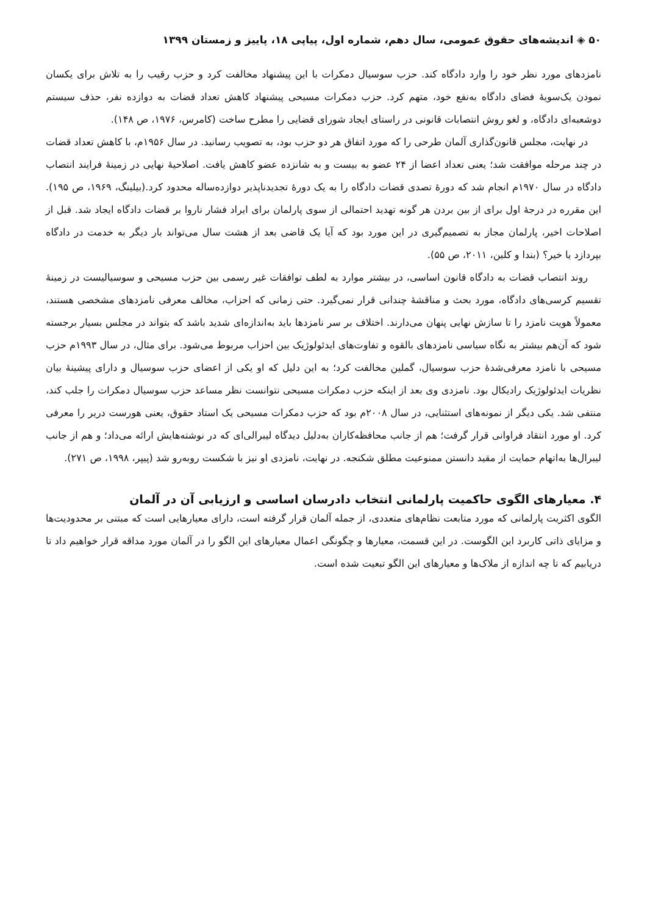۵۰ ◈ اندیشه‌های حقوق عمومی، سال دهم، شماره اول، پیاپی ۱۸، پاییز و زمستان ۱۳۹۹
نامزدهای مورد نظر خود را وارد دادگاه کند. حزب سوسیال دمکرات با این پیشنهاد مخالفت کرد و حزب رقیب را به تلاش برای یکسان نمودن یک‌سویهٔ فضای دادگاه به‌نفع خود، متهم کرد. حزب دمکرات مسیحی پیشنهاد کاهش تعداد قضات به دوازده نفر، حذف سیستم دوشعبه‌ای دادگاه، و لغو روش انتصابات قانونی در راستای ایجاد شورای قضایی را مطرح ساخت (کامرس، ۱۹۷۶، ص ۱۴۸).
در نهایت، مجلس قانون‌گذاری آلمان طرحی را که مورد اتفاق هر دو حزب بود، به تصویب رسانید. در سال ۱۹۵۶م، با کاهش تعداد قضات در چند مرحله موافقت شد؛ یعنی تعداد اعضا از ۲۴ عضو به بیست و به شانزده عضو کاهش یافت. اصلاحیهٔ نهایی در زمینهٔ فرایند انتصاب دادگاه در سال ۱۹۷۰م انجام شد که دورهٔ تصدی قضات دادگاه را به یک دورهٔ تجدیدناپذیر دوازده‌ساله محدود کرد.(بیلینگ، ۱۹۶۹، ص ۱۹۵). این مقرره در درجهٔ اول برای از بین بردن هر گونه تهدید احتمالی از سوی پارلمان برای ایراد فشار ناروا بر قضات دادگاه ایجاد شد. قبل از اصلاحات اخیر، پارلمان مجاز به تصمیم‌گیری در این مورد بود که آیا یک قاضی بعد از هشت سال می‌تواند بار دیگر به خدمت در دادگاه بپردازد یا خیر؟ (بندا و کلین، ۲۰۱۱، ص ۵۵).
روند انتصاب قضات به دادگاه قانون اساسی، در بیشتر موارد به لطف توافقات غیر رسمی بین حزب مسیحی و سوسیالیست در زمینهٔ تقسیم کرسی‌های دادگاه، مورد بحث و مناقشهٔ چندانی قرار نمی‌گیرد. حتی زمانی که احزاب، مخالف معرفی نامزدهای مشخصی هستند، معمولاً هویت نامزد را تا سازش نهایی پنهان می‌دارند. اختلاف بر سر نامزدها باید به‌اندازه‌ای شدید باشد که بتواند در مجلس بسیار برجسته شود که آن‌هم بیشتر به نگاه سیاسی نامزدهای بالقوه و تفاوت‌های ایدئولوژیک بین احزاب مربوط می‌شود. برای مثال، در سال ۱۹۹۳م حزب مسیحی با نامزد معرفی‌شدهٔ حزب سوسیال، گملین مخالفت کرد؛ به این دلیل که او یکی از اعضای حزب سوسیال و دارای پیشینهٔ بیان نظریات ایدئولوژیک رادیکال بود. نامزدی وی بعد از اینکه حزب دمکرات مسیحی نتوانست نظر مساعد حزب سوسیال دمکرات را جلب کند، منتفی شد. یکی دیگر از نمونه‌های استثنایی، در سال ۲۰۰۸م بود که حزب دمکرات مسیحی یک استاد حقوق، یعنی هورست دریر را معرفی کرد. او مورد انتقاد فراوانی قرار گرفت؛ هم از جانب محافظه‌کاران به‌دلیل دیدگاه لیبرالی‌ای که در نوشته‌هایش ارائه می‌داد؛ و هم از جانب لیبرال‌ها به‌اتهام حمایت از مقید دانستن ممنوعیت مطلق شکنجه. در نهایت، نامزدی او نیز با شکست روبه‌رو شد (پیپر، ۱۹۹۸، ص ۲۷۱).
۴. معیارهای الگوی حاکمیت پارلمانی انتخاب دادرسان اساسی و ارزیابی آن در آلمان
الگوی اکثریت پارلمانی که مورد متابعت نظام‌های متعددی، از جمله آلمان قرار گرفته است، دارای معیارهایی است که مبتنی بر محدودیت‌ها و مزایای ذاتی کاربرد این الگوست. در این قسمت، معیارها و چگونگی اعمال معیارهای این الگو را در آلمان مورد مداقه قرار خواهیم داد تا دریابیم که تا چه اندازه از ملاک‌ها و معیارهای این الگو تبعیت شده است.